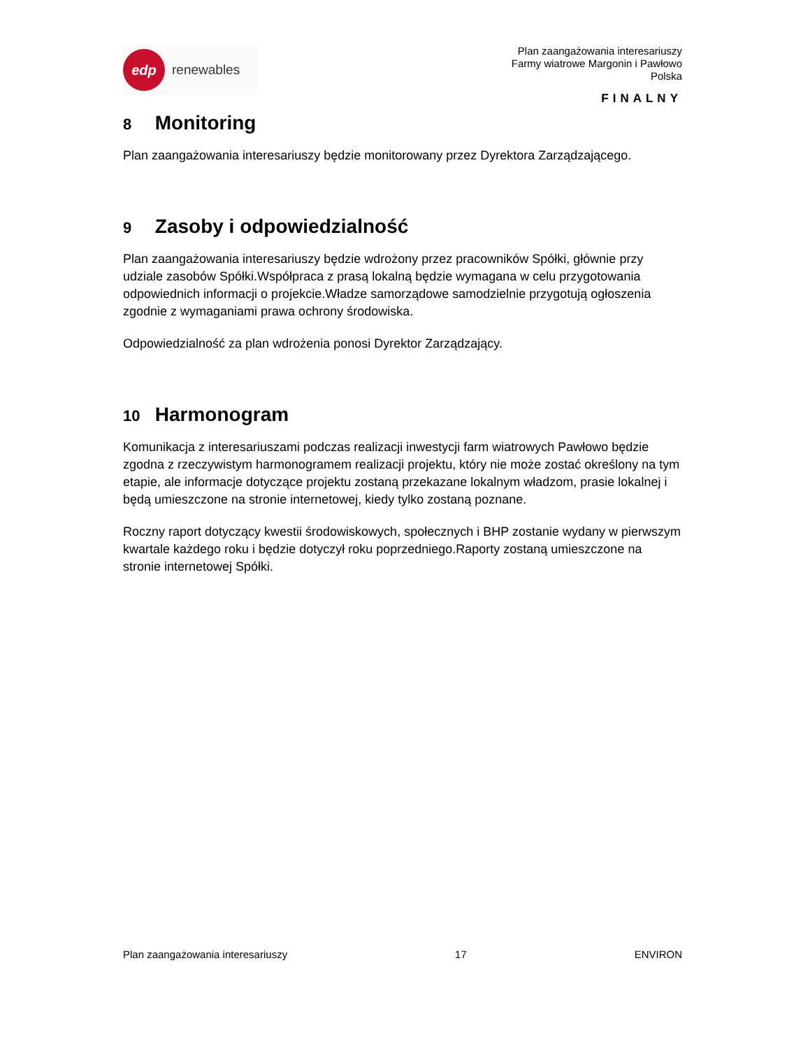edp
renewables
Plan zaangażowania interesariuszy
Farmy wiatrowe Margonin i Pawłowo
Polska
FINALNY
8 Monitoring
Plan zaangażowania interesariuszy będzie monitorowany przez Dyrektora Zarządzającego.
9 Zasoby i odpowiedzialność
Plan zaangażowania interesariuszy będzie wdrożony przez pracowników Spółki, głównie przy udziale zasobów Spółki.Współpraca z prasą lokalną będzie wymagana w celu przygotowania odpowiednich informacji o projekcie.Władze samorządowe samodzielnie przygotują ogłoszenia zgodnie z wymaganiami prawa ochrony środowiska.
Odpowiedzialność za plan wdrożenia ponosi Dyrektor Zarządzający.
10 Harmonogram
Komunikacja z interesariuszami podczas realizacji inwestycji farm wiatrowych Pawłowo będzie zgodna z rzeczywistym harmonogramem realizacji projektu, który nie może zostać określony na tym etapie, ale informacje dotyczące projektu zostaną przekazane lokalnym władzom, prasie lokalnej i będą umieszczone na stronie internetowej, kiedy tylko zostaną poznane.
Roczny raport dotyczący kwestii środowiskowych, społecznych i BHP zostanie wydany w pierwszym kwartale każdego roku i będzie dotyczył roku poprzedniego.Raporty zostaną umieszczone na stronie internetowej Spółki.
Plan zaangażowania interesariuszy 17 ENVIRON